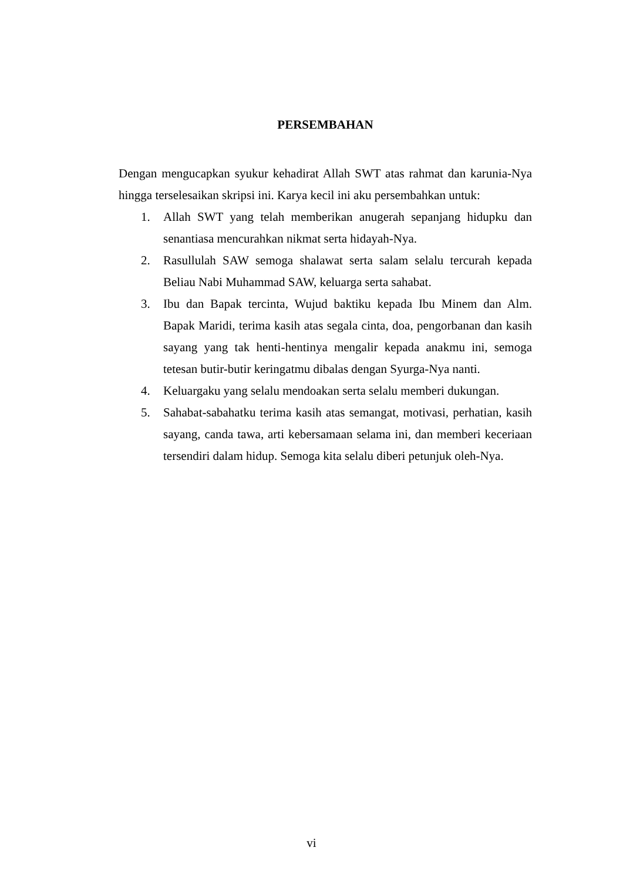PERSEMBAHAN
Dengan mengucapkan syukur kehadirat Allah SWT atas rahmat dan karunia-Nya hingga terselesaikan skripsi ini. Karya kecil ini aku persembahkan untuk:
1. Allah SWT yang telah memberikan anugerah sepanjang hidupku dan senantiasa mencurahkan nikmat serta hidayah-Nya.
2. Rasullulah SAW semoga shalawat serta salam selalu tercurah kepada Beliau Nabi Muhammad SAW, keluarga serta sahabat.
3. Ibu dan Bapak tercinta, Wujud baktiku kepada Ibu Minem dan Alm. Bapak Maridi, terima kasih atas segala cinta, doa, pengorbanan dan kasih sayang yang tak henti-hentinya mengalir kepada anakmu ini, semoga tetesan butir-butir keringatmu dibalas dengan Syurga-Nya nanti.
4. Keluargaku yang selalu mendoakan serta selalu memberi dukungan.
5. Sahabat-sabahatku terima kasih atas semangat, motivasi, perhatian, kasih sayang, canda tawa, arti kebersamaan selama ini, dan memberi keceriaan tersendiri dalam hidup. Semoga kita selalu diberi petunjuk oleh-Nya.
vi